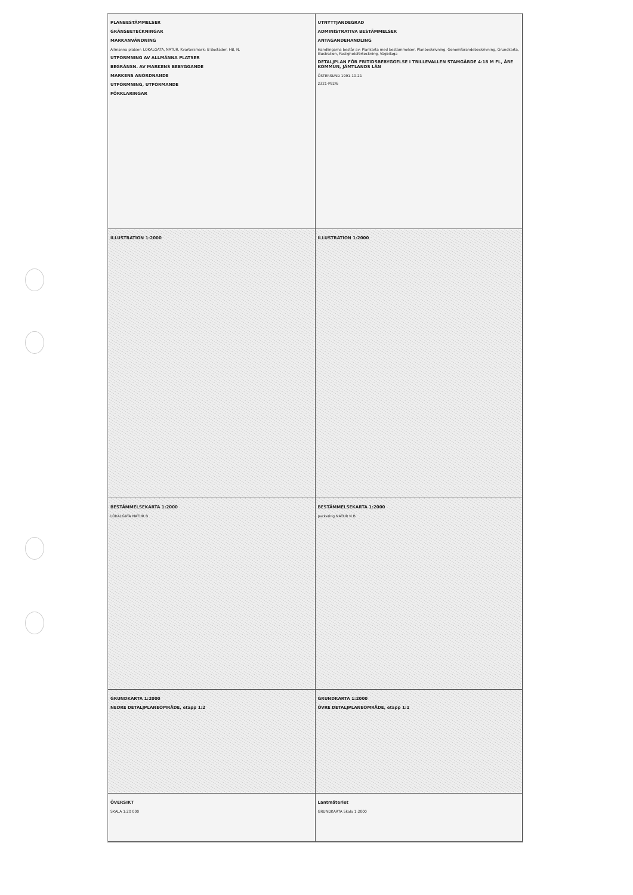PLANBESTÄMMELSER
GRÄNSBETECKNINGAR
MARKANVÄNDNING
Allmänna platser: LOKALGATA, NATUR. Kvartersmark: B Bostäder, HB, N.
UTFORMNING AV ALLMÄNNA PLATSER
BEGRÄNSN. AV MARKENS BEBYGGANDE
MARKENS ANORDNANDE
UTFORMNING, UTFORMANDE
FÖRKLARINGAR
UTNYTTJANDEGRAD
ADMINISTRATIVA BESTÄMMELSER
ANTAGANDEHANDLING
Handlingarna består av: Plankarta med bestämmelser, Planbeskrivning, Genomförandebeskrivning, Grundkarta, Illustration, Fastighetsförteckning, Vägbilaga
DETALJPLAN FÖR FRITIDSBEBYGGELSE I TRILLEVALLEN STAMGÅRDE 4:18 M FL, ÅRE KOMMUN, JÄMTLANDS LÄN
ÖSTERSUND 1991-10-21
2321-P92/6
ILLUSTRATION 1:2000 ILLUSTRATION 1:2000
BESTÄMMELSEKARTA 1:2000
LOKALGATA NATUR B
BESTÄMMELSEKARTA 1:2000
parkering NATUR N B
GRUNDKARTA 1:2000
NEDRE DETALJPLANEOMRÅDE, etapp 1:2
GRUNDKARTA 1:2000
ÖVRE DETALJPLANEOMRÅDE, etapp 1:1
ÖVERSIKT
SKALA 1:20 000
Lantmäteriet
GRUNDKARTA Skala 1:2000